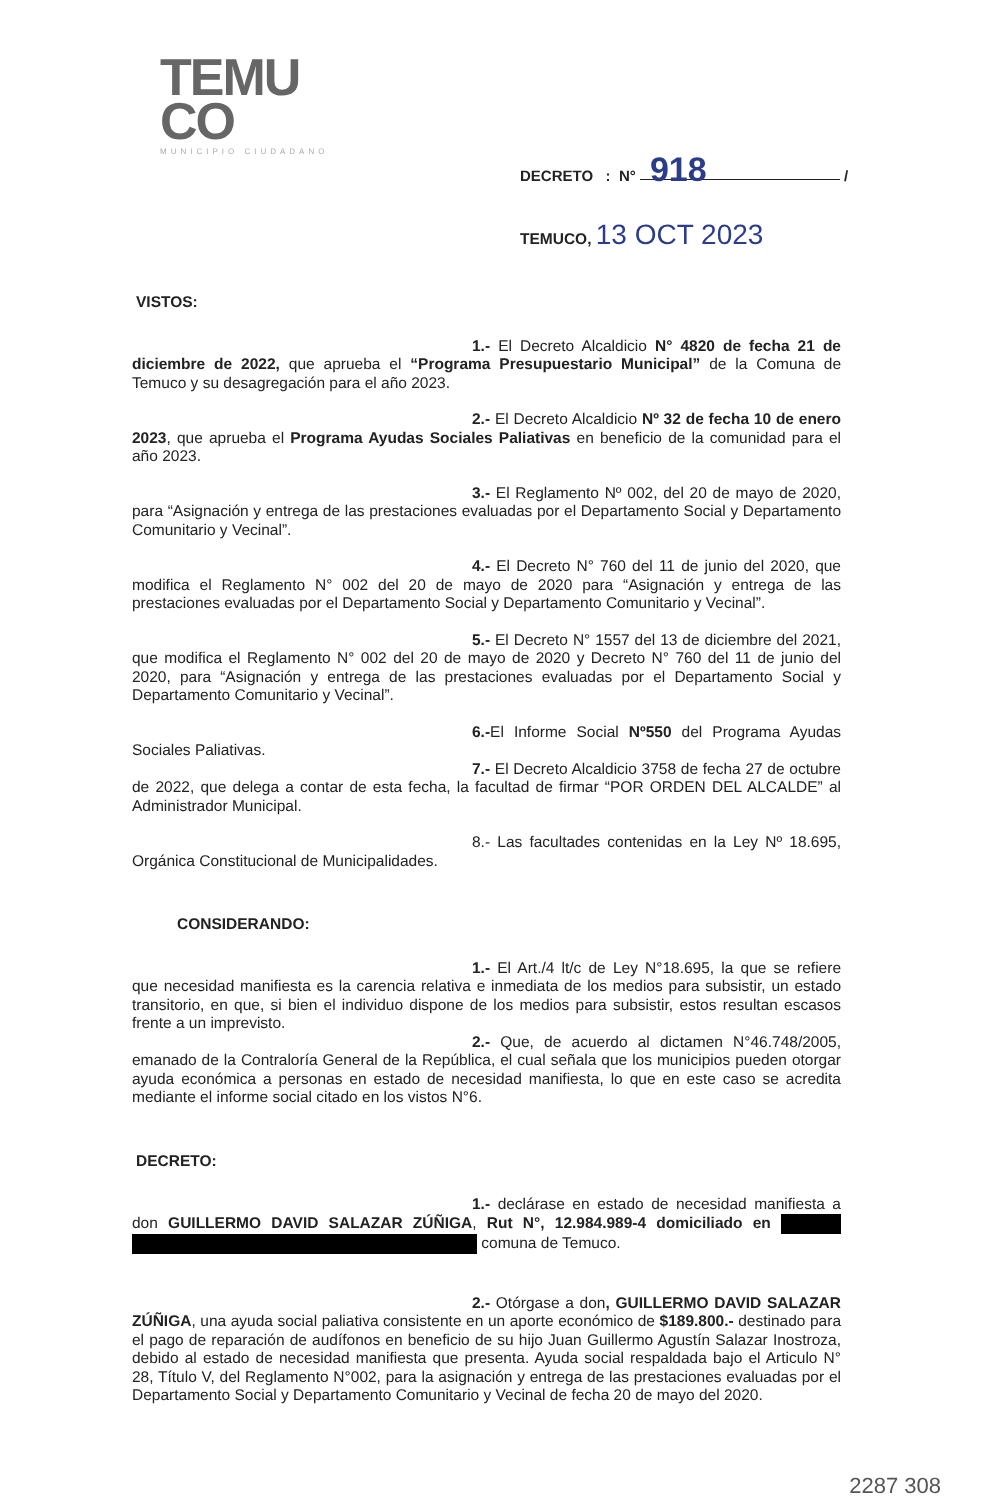TEMU
CO
MUNICIPIO CIUDADANO
DECRETO : N° 918 /
TEMUCO, 13 OCT 2023
VISTOS:
1.- El Decreto Alcaldicio N° 4820 de fecha 21 de diciembre de 2022, que aprueba el “Programa Presupuestario Municipal” de la Comuna de Temuco y su desagregación para el año 2023.
2.- El Decreto Alcaldicio Nº 32 de fecha 10 de enero 2023, que aprueba el Programa Ayudas Sociales Paliativas en beneficio de la comunidad para el año 2023.
3.- El Reglamento Nº 002, del 20 de mayo de 2020, para “Asignación y entrega de las prestaciones evaluadas por el Departamento Social y Departamento Comunitario y Vecinal”.
4.- El Decreto N° 760 del 11 de junio del 2020, que modifica el Reglamento N° 002 del 20 de mayo de 2020 para “Asignación y entrega de las prestaciones evaluadas por el Departamento Social y Departamento Comunitario y Vecinal”.
5.- El Decreto N° 1557 del 13 de diciembre del 2021, que modifica el Reglamento N° 002 del 20 de mayo de 2020 y Decreto N° 760 del 11 de junio del 2020, para “Asignación y entrega de las prestaciones evaluadas por el Departamento Social y Departamento Comunitario y Vecinal”.
6.-El Informe Social Nº550 del Programa Ayudas Sociales Paliativas.
7.- El Decreto Alcaldicio 3758 de fecha 27 de octubre de 2022, que delega a contar de esta fecha, la facultad de firmar “POR ORDEN DEL ALCALDE” al Administrador Municipal.
8.- Las facultades contenidas en la Ley Nº 18.695, Orgánica Constitucional de Municipalidades.
CONSIDERANDO:
1.- El Art./4 lt/c de Ley N°18.695, la que se refiere que necesidad manifiesta es la carencia relativa e inmediata de los medios para subsistir, un estado transitorio, en que, si bien el individuo dispone de los medios para subsistir, estos resultan escasos frente a un imprevisto.
2.- Que, de acuerdo al dictamen N°46.748/2005, emanado de la Contraloría General de la República, el cual señala que los municipios pueden otorgar ayuda económica a personas en estado de necesidad manifiesta, lo que en este caso se acredita mediante el informe social citado en los vistos N°6.
DECRETO:
1.- declárase en estado de necesidad manifiesta a don GUILLERMO DAVID SALAZAR ZÚÑIGA, Rut N°, 12.984.989-4 domiciliado en comuna de Temuco.
2.- Otórgase a don, GUILLERMO DAVID SALAZAR ZÚÑIGA, una ayuda social paliativa consistente en un aporte económico de $189.800.- destinado para el pago de reparación de audífonos en beneficio de su hijo Juan Guillermo Agustín Salazar Inostroza, debido al estado de necesidad manifiesta que presenta. Ayuda social respaldada bajo el Articulo N° 28, Título V, del Reglamento N°002, para la asignación y entrega de las prestaciones evaluadas por el Departamento Social y Departamento Comunitario y Vecinal de fecha 20 de mayo del 2020.
2287 308